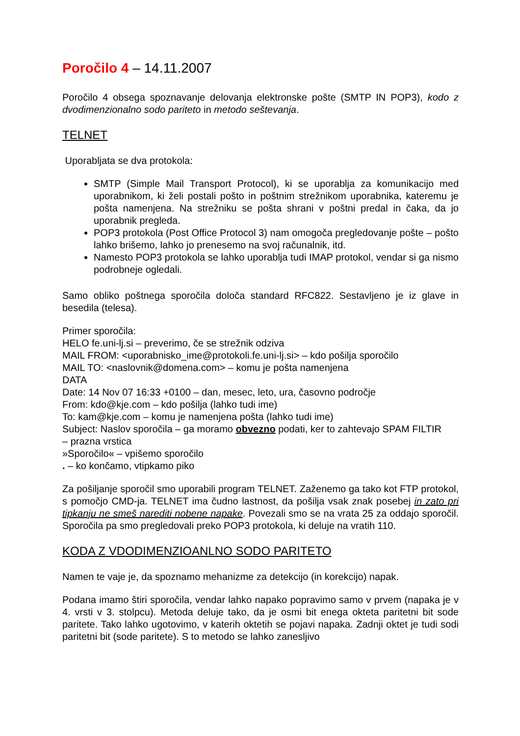Poročilo 4 – 14.11.2007
Poročilo 4 obsega spoznavanje delovanja elektronske pošte (SMTP IN POP3), kodo z dvodimenzionalno sodo pariteto in metodo seštevanja.
TELNET
Uporabljata se dva protokola:
SMTP (Simple Mail Transport Protocol), ki se uporablja za komunikacijo med uporabnikom, ki želi postali pošto in poštnim strežnikom uporabnika, kateremu je pošta namenjena. Na strežniku se pošta shrani v poštni predal in čaka, da jo uporabnik pregleda.
POP3 protokola (Post Office Protocol 3) nam omogoča pregledovanje pošte – pošto lahko brišemo, lahko jo prenesemo na svoj računalnik, itd.
Namesto POP3 protokola se lahko uporablja tudi IMAP protokol, vendar si ga nismo podrobneje ogledali.
Samo obliko poštnega sporočila določa standard RFC822. Sestavljeno je iz glave in besedila (telesa).
Primer sporočila:
HELO fe.uni-lj.si – preverimo, če se strežnik odziva
MAIL FROM: <uporabnisko_ime@protokoli.fe.uni-lj.si> – kdo pošilja sporočilo
MAIL TO: <naslovnik@domena.com> – komu je pošta namenjena
DATA
Date: 14 Nov 07 16:33 +0100 – dan, mesec, leto, ura, časovno področje
From: kdo@kje.com – kdo pošilja (lahko tudi ime)
To: kam@kje.com – komu je namenjena pošta (lahko tudi ime)
Subject: Naslov sporočila – ga moramo obvezno podati, ker to zahtevajo SPAM FILTIR
– prazna vrstica
»Sporočilo« – vpišemo sporočilo
. – ko končamo, vtipkamo piko
Za pošiljanje sporočil smo uporabili program TELNET. Zaženemo ga tako kot FTP protokol, s pomočjo CMD-ja. TELNET ima čudno lastnost, da pošilja vsak znak posebej in zato pri tipkanju ne smeš narediti nobene napake. Povezali smo se na vrata 25 za oddajo sporočil. Sporočila pa smo pregledovali preko POP3 protokola, ki deluje na vratih 110.
KODA Z VDODIMENZIOANLNO SODO PARITETO
Namen te vaje je, da spoznamo mehanizme za detekcijo (in korekcijo) napak.
Podana imamo štiri sporočila, vendar lahko napako popravimo samo v prvem (napaka je v 4. vrsti v 3. stolpcu). Metoda deluje tako, da je osmi bit enega okteta paritetni bit sode paritete. Tako lahko ugotovimo, v katerih oktetih se pojavi napaka. Zadnji oktet je tudi sodi paritetni bit (sode paritete). S to metodo se lahko zanesljivo